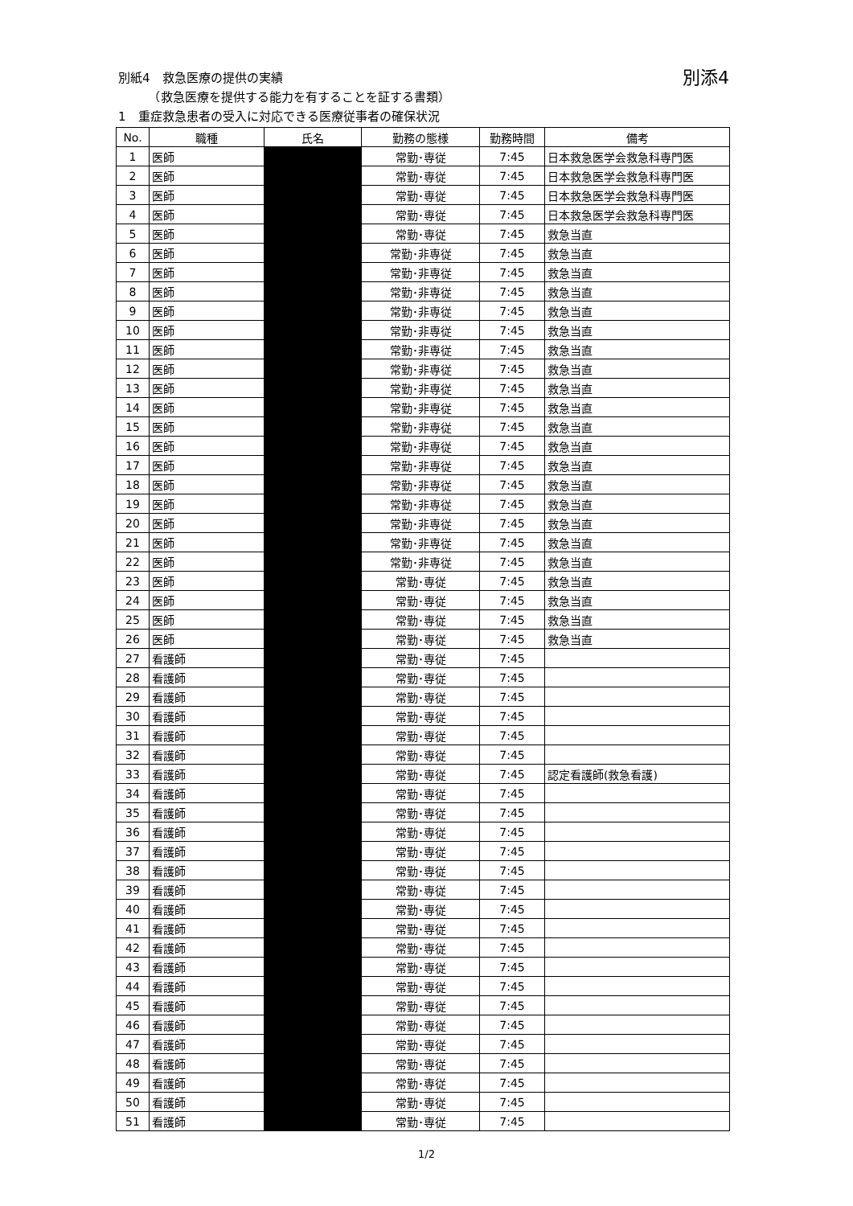別添4 別紙4　救急医療の提供の実績
　　　（救急医療を提供する能力を有することを証する書類）
1　重症救急患者の受入に対応できる医療従事者の確保状況
| No. | 職種 | 氏名 | 勤務の態様 | 勤務時間 | 備考 |
| --- | --- | --- | --- | --- | --- |
| 1 | 医師 | | 常勤･専従 | 7:45 | 日本救急医学会救急科専門医 |
| 2 | 医師 | | 常勤･専従 | 7:45 | 日本救急医学会救急科専門医 |
| 3 | 医師 | | 常勤･専従 | 7:45 | 日本救急医学会救急科専門医 |
| 4 | 医師 | | 常勤･専従 | 7:45 | 日本救急医学会救急科専門医 |
| 5 | 医師 | | 常勤･専従 | 7:45 | 救急当直 |
| 6 | 医師 | | 常勤･非専従 | 7:45 | 救急当直 |
| 7 | 医師 | | 常勤･非専従 | 7:45 | 救急当直 |
| 8 | 医師 | | 常勤･非専従 | 7:45 | 救急当直 |
| 9 | 医師 | | 常勤･非専従 | 7:45 | 救急当直 |
| 10 | 医師 | | 常勤･非専従 | 7:45 | 救急当直 |
| 11 | 医師 | | 常勤･非専従 | 7:45 | 救急当直 |
| 12 | 医師 | | 常勤･非専従 | 7:45 | 救急当直 |
| 13 | 医師 | | 常勤･非専従 | 7:45 | 救急当直 |
| 14 | 医師 | | 常勤･非専従 | 7:45 | 救急当直 |
| 15 | 医師 | | 常勤･非専従 | 7:45 | 救急当直 |
| 16 | 医師 | | 常勤･非専従 | 7:45 | 救急当直 |
| 17 | 医師 | | 常勤･非専従 | 7:45 | 救急当直 |
| 18 | 医師 | | 常勤･非専従 | 7:45 | 救急当直 |
| 19 | 医師 | | 常勤･非専従 | 7:45 | 救急当直 |
| 20 | 医師 | | 常勤･非専従 | 7:45 | 救急当直 |
| 21 | 医師 | | 常勤･非専従 | 7:45 | 救急当直 |
| 22 | 医師 | | 常勤･非専従 | 7:45 | 救急当直 |
| 23 | 医師 | | 常勤･専従 | 7:45 | 救急当直 |
| 24 | 医師 | | 常勤･専従 | 7:45 | 救急当直 |
| 25 | 医師 | | 常勤･専従 | 7:45 | 救急当直 |
| 26 | 医師 | | 常勤･専従 | 7:45 | 救急当直 |
| 27 | 看護師 | | 常勤･専従 | 7:45 | |
| 28 | 看護師 | | 常勤･専従 | 7:45 | |
| 29 | 看護師 | | 常勤･専従 | 7:45 | |
| 30 | 看護師 | | 常勤･専従 | 7:45 | |
| 31 | 看護師 | | 常勤･専従 | 7:45 | |
| 32 | 看護師 | | 常勤･専従 | 7:45 | |
| 33 | 看護師 | | 常勤･専従 | 7:45 | 認定看護師(救急看護) |
| 34 | 看護師 | | 常勤･専従 | 7:45 | |
| 35 | 看護師 | | 常勤･専従 | 7:45 | |
| 36 | 看護師 | | 常勤･専従 | 7:45 | |
| 37 | 看護師 | | 常勤･専従 | 7:45 | |
| 38 | 看護師 | | 常勤･専従 | 7:45 | |
| 39 | 看護師 | | 常勤･専従 | 7:45 | |
| 40 | 看護師 | | 常勤･専従 | 7:45 | |
| 41 | 看護師 | | 常勤･専従 | 7:45 | |
| 42 | 看護師 | | 常勤･専従 | 7:45 | |
| 43 | 看護師 | | 常勤･専従 | 7:45 | |
| 44 | 看護師 | | 常勤･専従 | 7:45 | |
| 45 | 看護師 | | 常勤･専従 | 7:45 | |
| 46 | 看護師 | | 常勤･専従 | 7:45 | |
| 47 | 看護師 | | 常勤･専従 | 7:45 | |
| 48 | 看護師 | | 常勤･専従 | 7:45 | |
| 49 | 看護師 | | 常勤･専従 | 7:45 | |
| 50 | 看護師 | | 常勤･専従 | 7:45 | |
| 51 | 看護師 | | 常勤･専従 | 7:45 | |
1/2